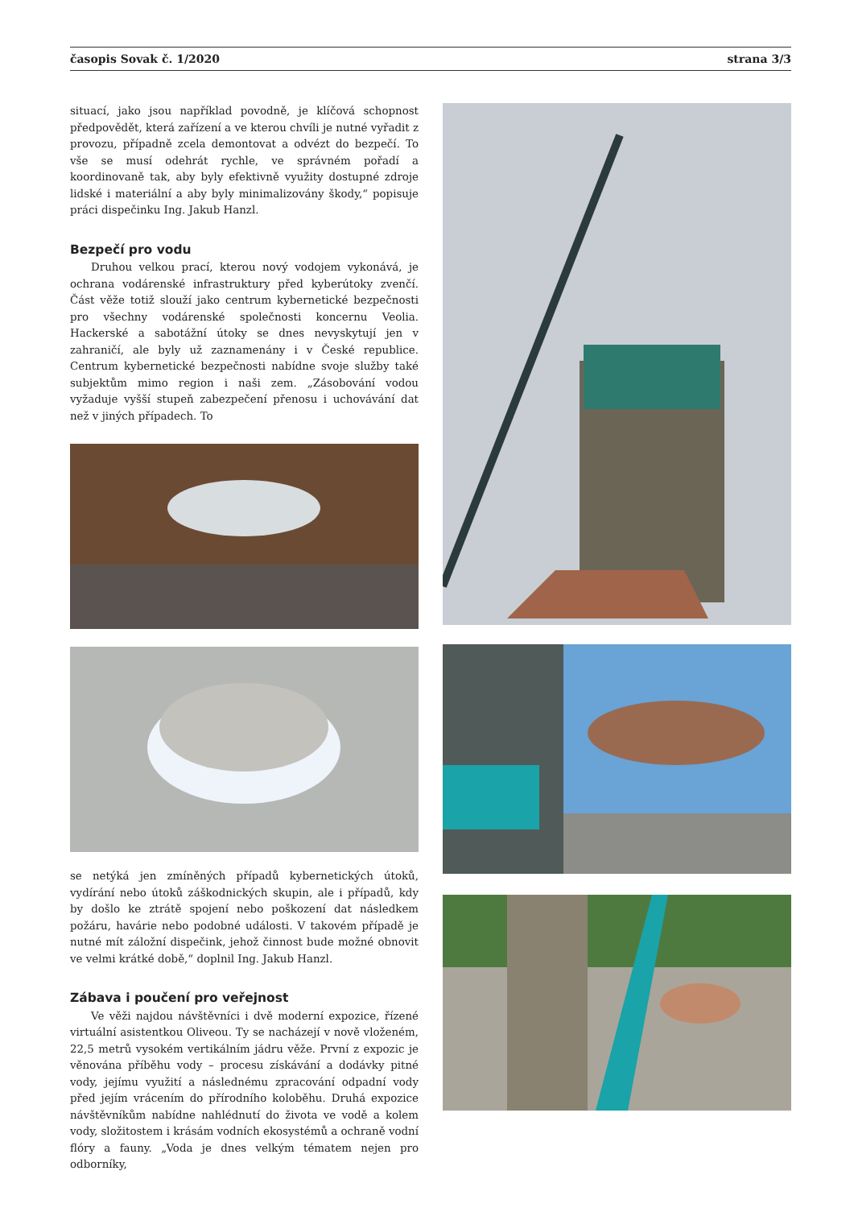časopis Sovak č. 1/2020 strana 3/3
situací, jako jsou například povodně, je klíčová schopnost předpovědět, která zařízení a ve kterou chvíli je nutné vyřadit z provozu, případně zcela demontovat a odvézt do bezpečí. To vše se musí odehrát rychle, ve správném pořadí a koordinovaně tak, aby byly efektivně využity dostupné zdroje lidské i materiální a aby byly minimalizovány škody,“ popisuje práci dispečinku Ing. Jakub Hanzl.
Bezpečí pro vodu
Druhou velkou prací, kterou nový vodojem vykonává, je ochrana vodárenské infrastruktury před kyberútoky zvenčí. Část věže totiž slouží jako centrum kybernetické bezpečnosti pro všechny vodárenské společnosti koncernu Veolia. Hackerské a sabotážní útoky se dnes nevyskytují jen v zahraničí, ale byly už zaznamenány i v České republice. Centrum kybernetické bezpečnosti nabídne svoje služby také subjektům mimo region i naši zem. „Zásobování vodou vyžaduje vyšší stupeň zabezpečení přenosu i uchovávání dat než v jiných případech. To
se netýká jen zmíněných případů kybernetických útoků, vydírání nebo útoků záškodnických skupin, ale i případů, kdy by došlo ke ztrátě spojení nebo poškození dat následkem požáru, havárie nebo podobné události. V takovém případě je nutné mít záložní dispečink, jehož činnost bude možné obnovit ve velmi krátké době,“ doplnil Ing. Jakub Hanzl.
Zábava i poučení pro veřejnost
Ve věži najdou návštěvníci i dvě moderní expozice, řízené virtuální asistentkou Oliveou. Ty se nacházejí v nově vloženém, 22,5 metrů vysokém vertikálním jádru věže. První z expozic je věnována příběhu vody – procesu získávání a dodávky pitné vody, jejímu využití a následnému zpracování odpadní vody před jejím vrácením do přírodního koloběhu. Druhá expozice návštěvníkům nabídne nahlédnutí do života ve vodě a kolem vody, složitostem i krásám vodních ekosystémů a ochraně vodní flóry a fauny. „Voda je dnes velkým tématem nejen pro odborníky,